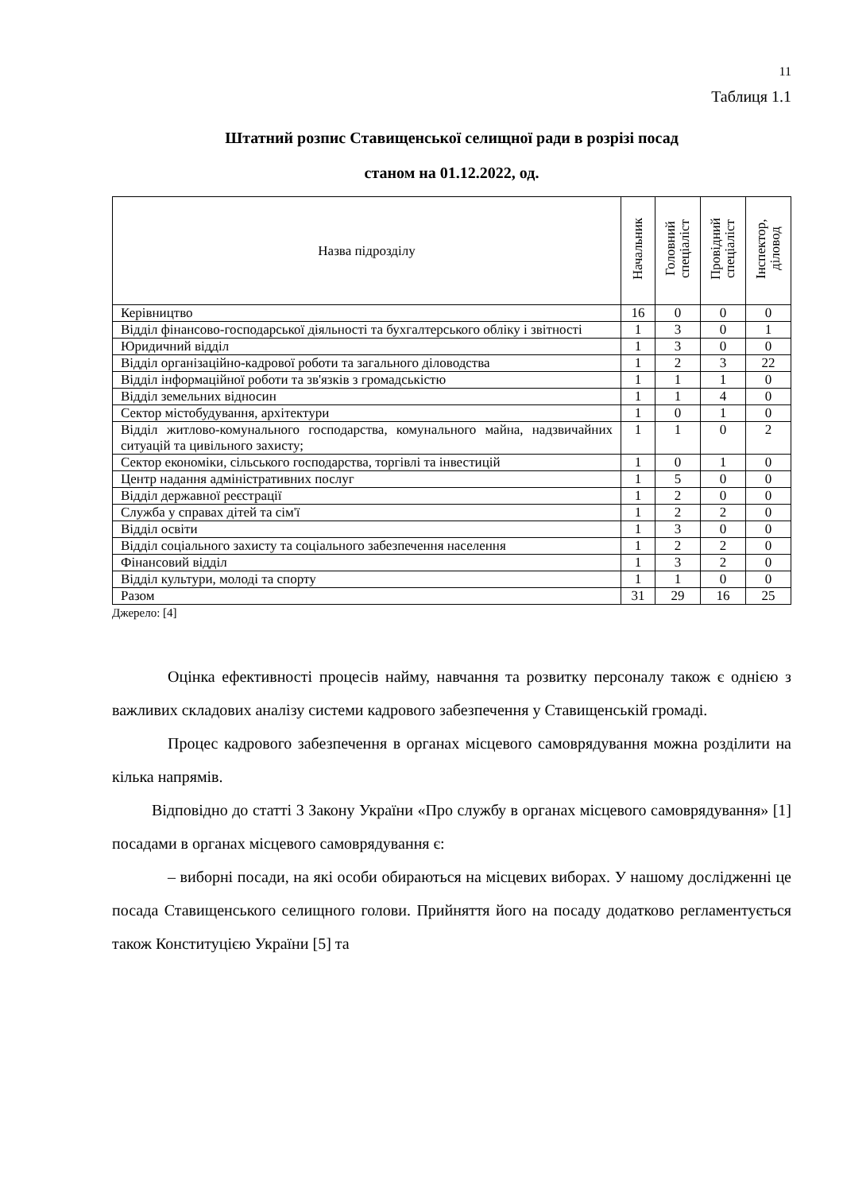11
Таблиця 1.1
Штатний розпис Ставищенської селищної ради в розрізі посад
станом на 01.12.2022, од.
| Назва підрозділу | Начальник | Головний спеціаліст | Провідний спеціаліст | Інспектор, діловод |
| --- | --- | --- | --- | --- |
| Керівництво | 16 | 0 | 0 | 0 |
| Відділ фінансово-господарської діяльності та бухгалтерського обліку і звітності | 1 | 3 | 0 | 1 |
| Юридичний відділ | 1 | 3 | 0 | 0 |
| Відділ організаційно-кадрової роботи та загального діловодства | 1 | 2 | 3 | 22 |
| Відділ інформаційної роботи та зв'язків з громадськістю | 1 | 1 | 1 | 0 |
| Відділ земельних відносин | 1 | 1 | 4 | 0 |
| Сектор містобудування, архітектури | 1 | 0 | 1 | 0 |
| Відділ житлово-комунального господарства, комунального майна, надзвичайних ситуацій та цивільного захисту; | 1 | 1 | 0 | 2 |
| Сектор економіки, сільського господарства, торгівлі та інвестицій | 1 | 0 | 1 | 0 |
| Центр надання адміністративних послуг | 1 | 5 | 0 | 0 |
| Відділ державної реєстрації | 1 | 2 | 0 | 0 |
| Служба у справах дітей та сім'ї | 1 | 2 | 2 | 0 |
| Відділ освіти | 1 | 3 | 0 | 0 |
| Відділ соціального захисту та соціального забезпечення населення | 1 | 2 | 2 | 0 |
| Фінансовий відділ | 1 | 3 | 2 | 0 |
| Відділ культури, молоді та спорту | 1 | 1 | 0 | 0 |
| Разом | 31 | 29 | 16 | 25 |
Джерело: [4]
Оцінка ефективності процесів найму, навчання та розвитку персоналу також є однією з важливих складових аналізу системи кадрового забезпечення у Ставищенській громаді.
Процес кадрового забезпечення в органах місцевого самоврядування можна розділити на кілька напрямів.
Відповідно до статті 3 Закону України «Про службу в органах місцевого самоврядування» [1] посадами в органах місцевого самоврядування є:
– виборні посади, на які особи обираються на місцевих виборах. У нашому дослідженні це посада Ставищенського селищного голови. Прийняття його на посаду додатково регламентується також Конституцією України [5] та